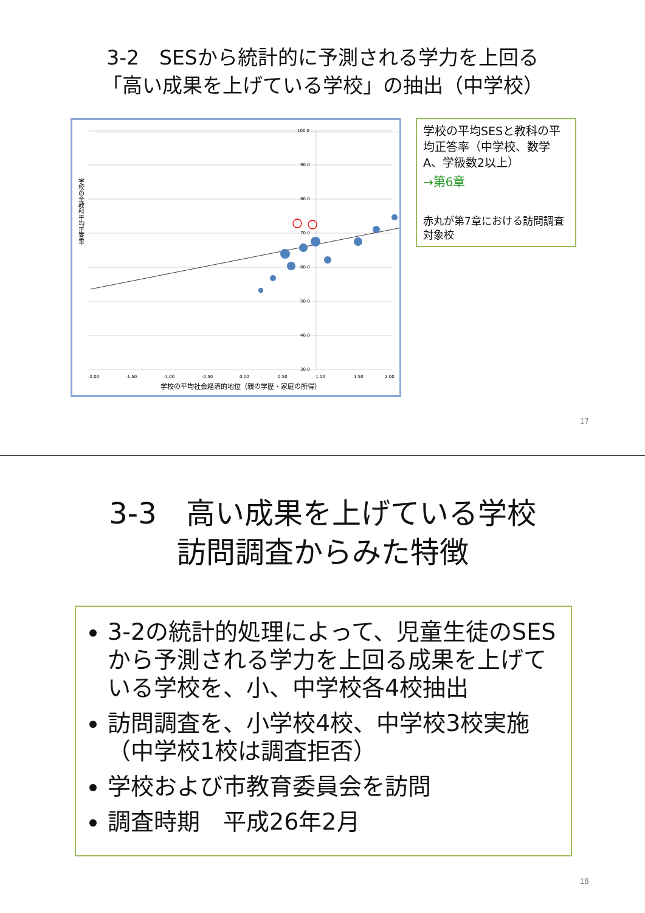3-2　SESから統計的に予測される学力を上回る
「高い成果を上げている学校」の抽出（中学校）
100.0
90.0
80.0
70.0
60.0
50.0
40.0
30.0
-2.00
-1.50
-1.00
-0.50
0.00
0.50
1.00
1.50
2.00
学校の平均社会経済的地位（親の学歴・家庭の所得）
学校の全教科平均正答率
学校の平均SESと教科の平均正答率（中学校、数学A、学級数2以上）
→第6章
赤丸が第7章における訪問調査対象校
17
3-3　高い成果を上げている学校
訪問調査からみた特徴
3-2の統計的処理によって、児童生徒のSESから予測される学力を上回る成果を上げている学校を、小、中学校各4校抽出
訪問調査を、小学校4校、中学校3校実施（中学校1校は調査拒否）
学校および市教育委員会を訪問
調査時期　平成26年2月
18